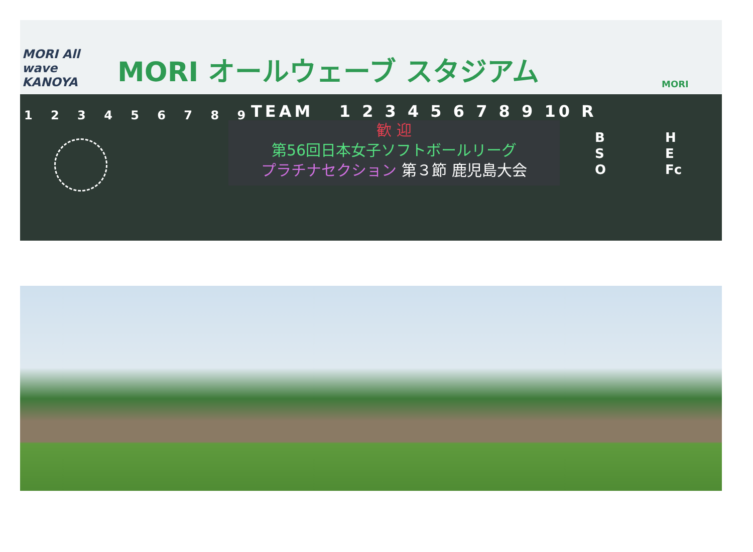MORI All wave KANOYA
MORI オールウェーブ スタジアム
MORI
1 2 3 4 5 6 7 8 9 TEAM 1 2 3 4 5 6 7 8 9 10 R
歓 迎
第56回日本女子ソフトボールリーグ
プラチナセクション 第３節 鹿児島大会
B
S
O
H
E
Fc